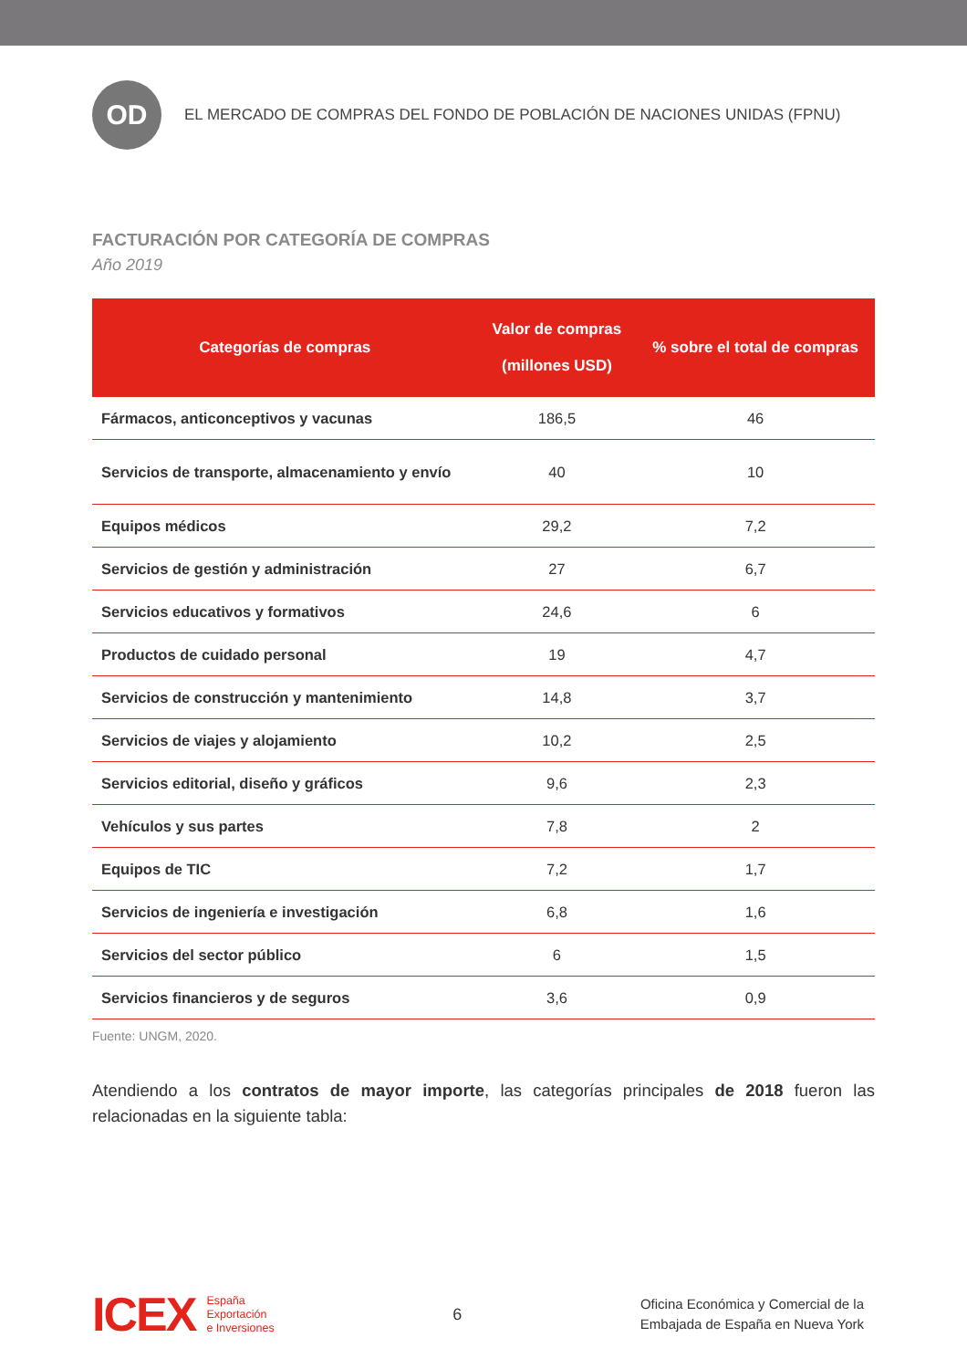OD
EL MERCADO DE COMPRAS DEL FONDO DE POBLACIÓN DE NACIONES UNIDAS (FPNU)
FACTURACIÓN POR CATEGORÍA DE COMPRAS
Año 2019
| Categorías de compras | Valor de compras (millones USD) | % sobre el total de compras |
| --- | --- | --- |
| Fármacos, anticonceptivos y vacunas | 186,5 | 46 |
| Servicios de transporte, almacenamiento y envío | 40 | 10 |
| Equipos médicos | 29,2 | 7,2 |
| Servicios de gestión y administración | 27 | 6,7 |
| Servicios educativos y formativos | 24,6 | 6 |
| Productos de cuidado personal | 19 | 4,7 |
| Servicios de construcción y mantenimiento | 14,8 | 3,7 |
| Servicios de viajes y alojamiento | 10,2 | 2,5 |
| Servicios editorial, diseño y gráficos | 9,6 | 2,3 |
| Vehículos y sus partes | 7,8 | 2 |
| Equipos de TIC | 7,2 | 1,7 |
| Servicios de ingeniería e investigación | 6,8 | 1,6 |
| Servicios del sector público | 6 | 1,5 |
| Servicios financieros y de seguros | 3,6 | 0,9 |
Fuente: UNGM, 2020.
Atendiendo a los contratos de mayor importe, las categorías principales de 2018 fueron las relacionadas en la siguiente tabla:
ICEX España
Exportación
e Inversiones
6
Oficina Económica y Comercial de la
Embajada de España en Nueva York